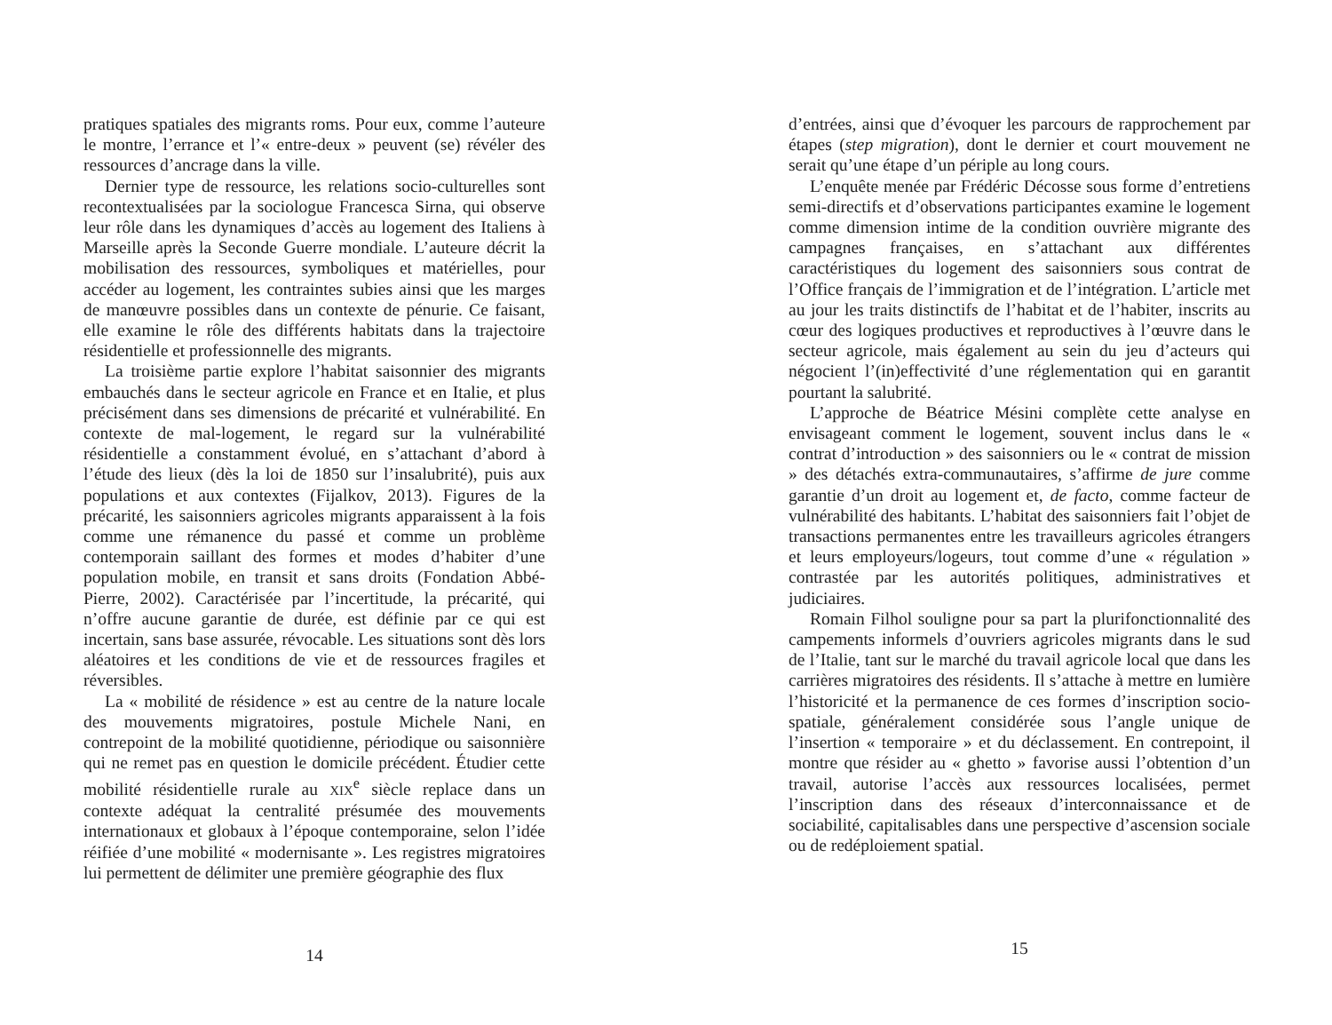pratiques spatiales des migrants roms. Pour eux, comme l’auteure le montre, l’errance et l’« entre-deux » peuvent (se) révéler des ressources d’ancrage dans la ville.
Dernier type de ressource, les relations socio-culturelles sont recontextualisées par la sociologue Francesca Sirna, qui observe leur rôle dans les dynamiques d’accès au logement des Italiens à Marseille après la Seconde Guerre mondiale. L’auteure décrit la mobilisation des ressources, symboliques et matérielles, pour accéder au logement, les contraintes subies ainsi que les marges de manœuvre possibles dans un contexte de pénurie. Ce faisant, elle examine le rôle des différents habitats dans la trajectoire résidentielle et professionnelle des migrants.
La troisième partie explore l’habitat saisonnier des migrants embauchés dans le secteur agricole en France et en Italie, et plus précisément dans ses dimensions de précarité et vulnérabilité. En contexte de mal-logement, le regard sur la vulnérabilité résidentielle a constamment évolué, en s’attachant d’abord à l’étude des lieux (dès la loi de 1850 sur l’insalubrité), puis aux populations et aux contextes (Fijalkov, 2013). Figures de la précarité, les saisonniers agricoles migrants apparaissent à la fois comme une rémanence du passé et comme un problème contemporain saillant des formes et modes d’habiter d’une population mobile, en transit et sans droits (Fondation Abbé-Pierre, 2002). Caractérisée par l’incertitude, la précarité, qui n’offre aucune garantie de durée, est définie par ce qui est incertain, sans base assurée, révocable. Les situations sont dès lors aléatoires et les conditions de vie et de ressources fragiles et réversibles.
La « mobilité de résidence » est au centre de la nature locale des mouvements migratoires, postule Michele Nani, en contrepoint de la mobilité quotidienne, périodique ou saisonnière qui ne remet pas en question le domicile précédent. Étudier cette mobilité résidentielle rurale au XIX<sup>e</sup> siècle replace dans un contexte adéquat la centralité présumée des mouvements internationaux et globaux à l’époque contemporaine, selon l’idée réifiée d’une mobilité « modernisante ». Les registres migratoires lui permettent de délimiter une première géographie des flux
14
d’entrées, ainsi que d’évoquer les parcours de rapprochement par étapes (step migration), dont le dernier et court mouvement ne serait qu’une étape d’un périple au long cours.
L’enquête menée par Frédéric Décosse sous forme d’entretiens semi-directifs et d’observations participantes examine le logement comme dimension intime de la condition ouvrière migrante des campagnes françaises, en s’attachant aux différentes caractéristiques du logement des saisonniers sous contrat de l’Office français de l’immigration et de l’intégration. L’article met au jour les traits distinctifs de l’habitat et de l’habiter, inscrits au cœur des logiques productives et reproductives à l’œuvre dans le secteur agricole, mais également au sein du jeu d’acteurs qui négocient l’(in)effectivité d’une réglementation qui en garantit pourtant la salubrité.
L’approche de Béatrice Mésini complète cette analyse en envisageant comment le logement, souvent inclus dans le « contrat d’introduction » des saisonniers ou le « contrat de mission » des détachés extra-communautaires, s’affirme de jure comme garantie d’un droit au logement et, de facto, comme facteur de vulnérabilité des habitants. L’habitat des saisonniers fait l’objet de transactions permanentes entre les travailleurs agricoles étrangers et leurs employeurs/logeurs, tout comme d’une « régulation » contrastée par les autorités politiques, administratives et judiciaires.
Romain Filhol souligne pour sa part la plurifonctionnalité des campements informels d’ouvriers agricoles migrants dans le sud de l’Italie, tant sur le marché du travail agricole local que dans les carrières migratoires des résidents. Il s’attache à mettre en lumière l’historicité et la permanence de ces formes d’inscription socio-spatiale, généralement considérée sous l’angle unique de l’insertion « temporaire » et du déclassement. En contrepoint, il montre que résider au « ghetto » favorise aussi l’obtention d’un travail, autorise l’accès aux ressources localisées, permet l’inscription dans des réseaux d’interconnaissance et de sociabilité, capitalisables dans une perspective d’ascension sociale ou de redéploiement spatial.
15